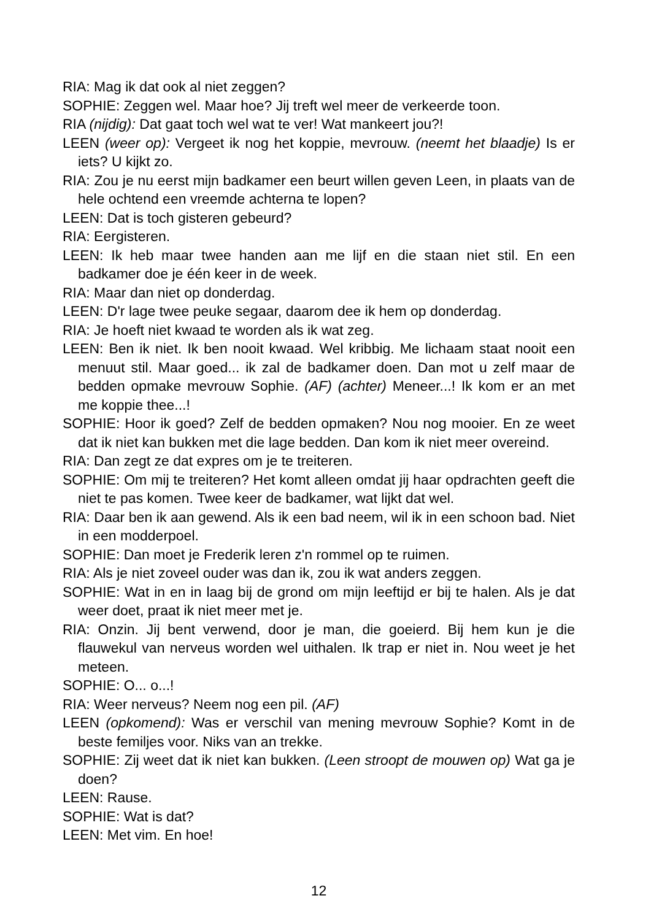RIA: Mag ik dat ook al niet zeggen?
SOPHIE: Zeggen wel. Maar hoe? Jij treft wel meer de verkeerde toon.
RIA (nijdig): Dat gaat toch wel wat te ver! Wat mankeert jou?!
LEEN (weer op): Vergeet ik nog het koppie, mevrouw. (neemt het blaadje) Is er iets? U kijkt zo.
RIA: Zou je nu eerst mijn badkamer een beurt willen geven Leen, in plaats van de hele ochtend een vreemde achterna te lopen?
LEEN: Dat is toch gisteren gebeurd?
RIA: Eergisteren.
LEEN: Ik heb maar twee handen aan me lijf en die staan niet stil. En een badkamer doe je één keer in de week.
RIA: Maar dan niet op donderdag.
LEEN: D'r lage twee peuke segaar, daarom dee ik hem op donderdag.
RIA: Je hoeft niet kwaad te worden als ik wat zeg.
LEEN: Ben ik niet. Ik ben nooit kwaad. Wel kribbig. Me lichaam staat nooit een menuut stil. Maar goed... ik zal de badkamer doen. Dan mot u zelf maar de bedden opmake mevrouw Sophie. (AF) (achter) Meneer...! Ik kom er an met me koppie thee...!
SOPHIE: Hoor ik goed? Zelf de bedden opmaken? Nou nog mooier. En ze weet dat ik niet kan bukken met die lage bedden. Dan kom ik niet meer overeind.
RIA: Dan zegt ze dat expres om je te treiteren.
SOPHIE: Om mij te treiteren? Het komt alleen omdat jij haar opdrachten geeft die niet te pas komen. Twee keer de badkamer, wat lijkt dat wel.
RIA: Daar ben ik aan gewend. Als ik een bad neem, wil ik in een schoon bad. Niet in een modderpoel.
SOPHIE: Dan moet je Frederik leren z'n rommel op te ruimen.
RIA: Als je niet zoveel ouder was dan ik, zou ik wat anders zeggen.
SOPHIE: Wat in en in laag bij de grond om mijn leeftijd er bij te halen. Als je dat weer doet, praat ik niet meer met je.
RIA: Onzin. Jij bent verwend, door je man, die goeierd. Bij hem kun je die flauwekul van nerveus worden wel uithalen. Ik trap er niet in. Nou weet je het meteen.
SOPHIE: O... o...!
RIA: Weer nerveus? Neem nog een pil. (AF)
LEEN (opkomend): Was er verschil van mening mevrouw Sophie? Komt in de beste femiljes voor. Niks van an trekke.
SOPHIE: Zij weet dat ik niet kan bukken. (Leen stroopt de mouwen op) Wat ga je doen?
LEEN: Rause.
SOPHIE: Wat is dat?
LEEN: Met vim. En hoe!
12